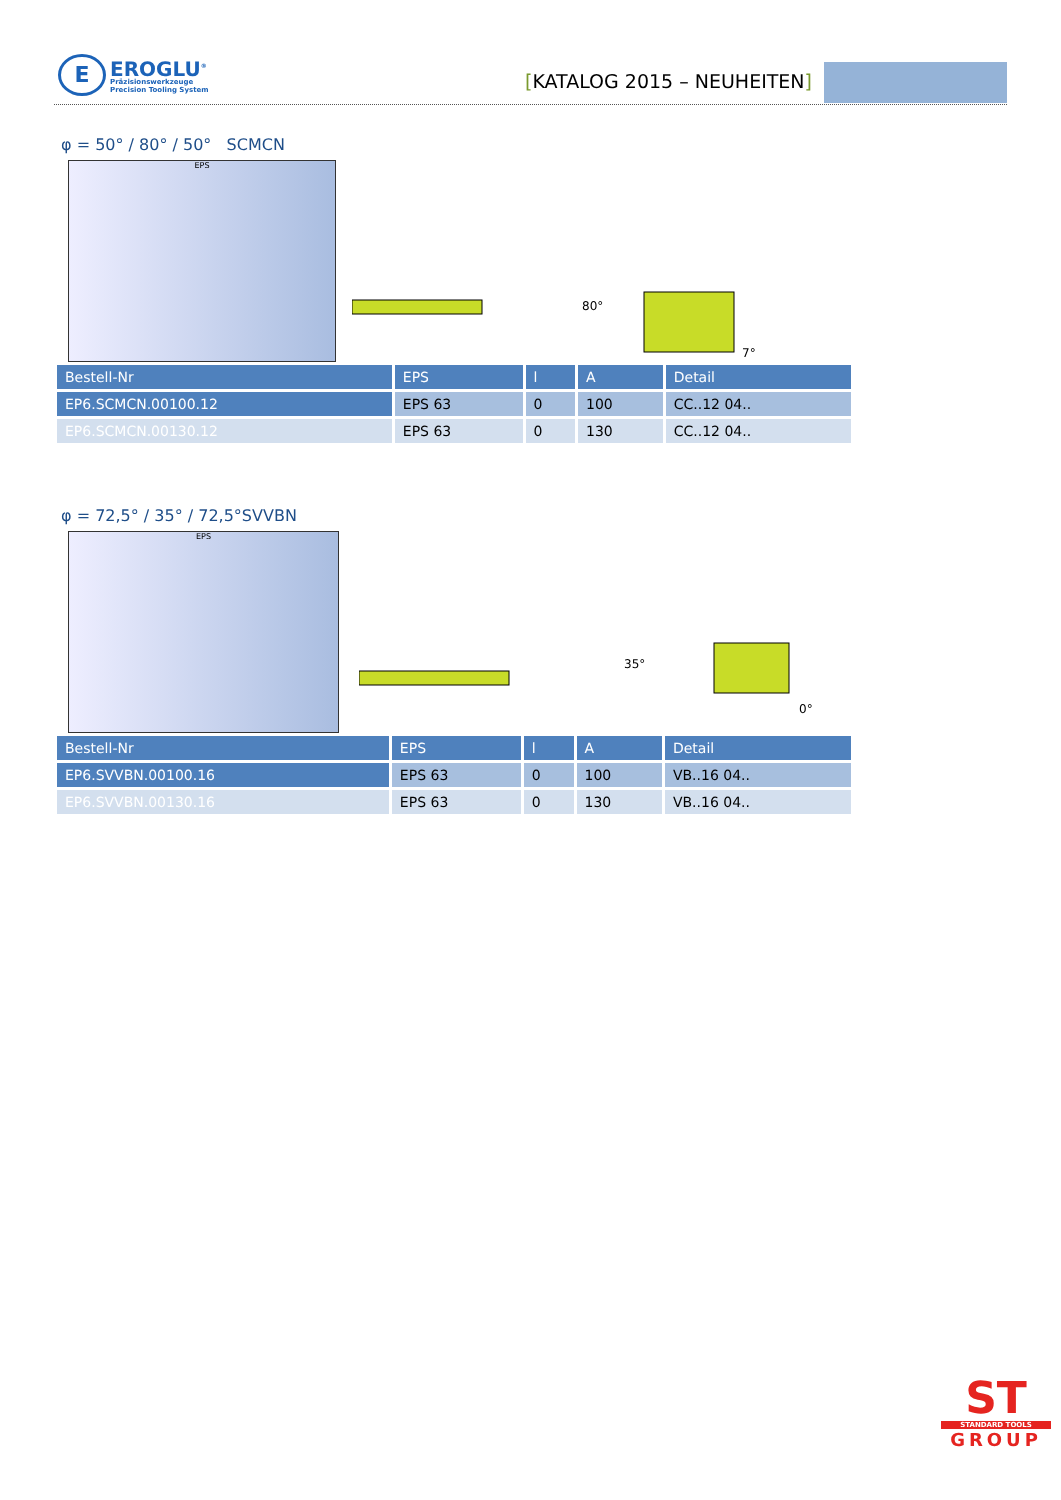E
EROGLU<sup>®</sup>
Präzisionswerkzeuge
Precision Tooling System
[KATALOG 2015 – NEUHEITEN]
φ = 50° / 80° / 50° SCMCN
EPS
80°
7°
| Bestell-Nr | EPS | l | A | Detail |
| --- | --- | --- | --- | --- |
| EP6.SCMCN.00100.12 | EPS 63 | 0 | 100 | CC..12 04.. |
| EP6.SCMCN.00130.12 | EPS 63 | 0 | 130 | CC..12 04.. |
φ = 72,5° / 35° / 72,5°SVVBN
EPS
35°
0°
| Bestell-Nr | EPS | l | A | Detail |
| --- | --- | --- | --- | --- |
| EP6.SVVBN.00100.16 | EPS 63 | 0 | 100 | VB..16 04.. |
| EP6.SVVBN.00130.16 | EPS 63 | 0 | 130 | VB..16 04.. |
ST
STANDARD TOOLS
GROUP